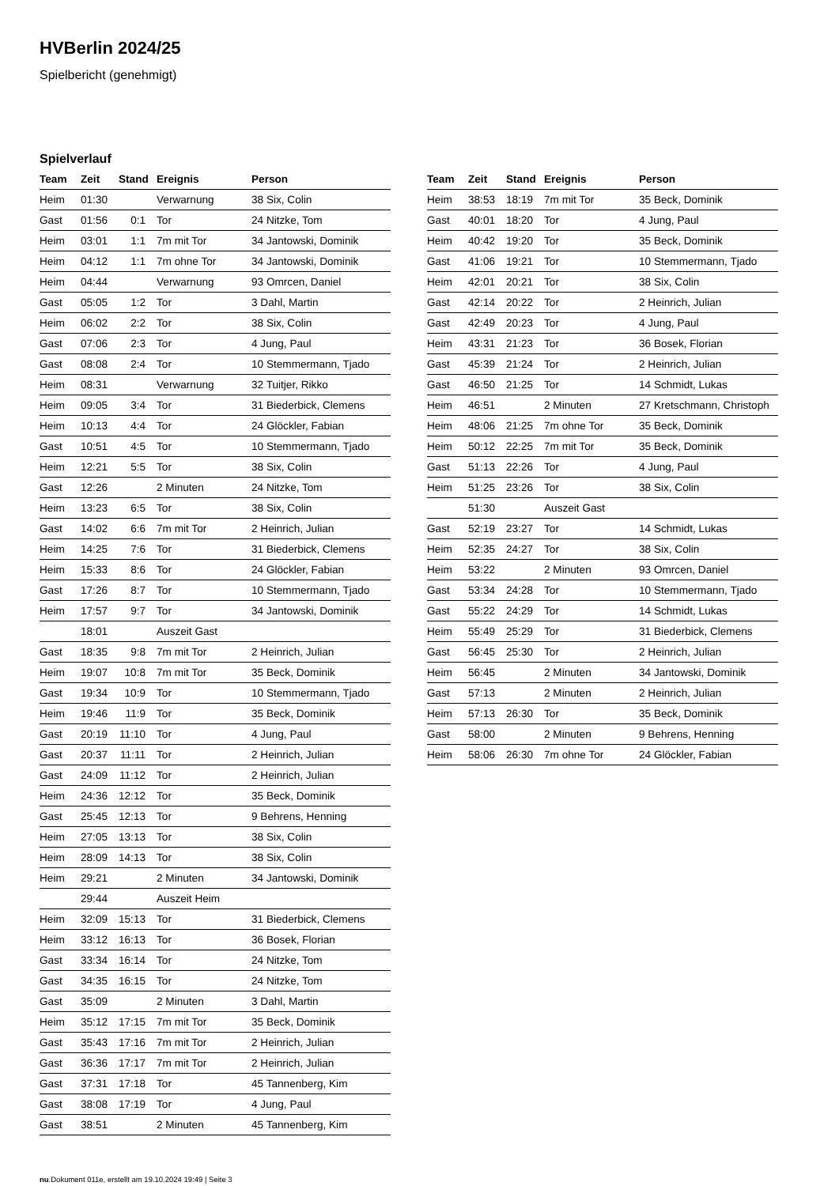HVBerlin 2024/25
Spielbericht (genehmigt)
Spielverlauf
| Team | Zeit | Stand | Ereignis | Person |
| --- | --- | --- | --- | --- |
| Heim | 01:30 | | Verwarnung | 38 Six, Colin |
| Gast | 01:56 | 0:1 | Tor | 24 Nitzke, Tom |
| Heim | 03:01 | 1:1 | 7m mit Tor | 34 Jantowski, Dominik |
| Heim | 04:12 | 1:1 | 7m ohne Tor | 34 Jantowski, Dominik |
| Heim | 04:44 | | Verwarnung | 93 Omrcen, Daniel |
| Gast | 05:05 | 1:2 | Tor | 3 Dahl, Martin |
| Heim | 06:02 | 2:2 | Tor | 38 Six, Colin |
| Gast | 07:06 | 2:3 | Tor | 4 Jung, Paul |
| Gast | 08:08 | 2:4 | Tor | 10 Stemmermann, Tjado |
| Heim | 08:31 | | Verwarnung | 32 Tuitjer, Rikko |
| Heim | 09:05 | 3:4 | Tor | 31 Biederbick, Clemens |
| Heim | 10:13 | 4:4 | Tor | 24 Glöckler, Fabian |
| Gast | 10:51 | 4:5 | Tor | 10 Stemmermann, Tjado |
| Heim | 12:21 | 5:5 | Tor | 38 Six, Colin |
| Gast | 12:26 | | 2 Minuten | 24 Nitzke, Tom |
| Heim | 13:23 | 6:5 | Tor | 38 Six, Colin |
| Gast | 14:02 | 6:6 | 7m mit Tor | 2 Heinrich, Julian |
| Heim | 14:25 | 7:6 | Tor | 31 Biederbick, Clemens |
| Heim | 15:33 | 8:6 | Tor | 24 Glöckler, Fabian |
| Gast | 17:26 | 8:7 | Tor | 10 Stemmermann, Tjado |
| Heim | 17:57 | 9:7 | Tor | 34 Jantowski, Dominik |
| | 18:01 | | Auszeit Gast | |
| Gast | 18:35 | 9:8 | 7m mit Tor | 2 Heinrich, Julian |
| Heim | 19:07 | 10:8 | 7m mit Tor | 35 Beck, Dominik |
| Gast | 19:34 | 10:9 | Tor | 10 Stemmermann, Tjado |
| Heim | 19:46 | 11:9 | Tor | 35 Beck, Dominik |
| Gast | 20:19 | 11:10 | Tor | 4 Jung, Paul |
| Gast | 20:37 | 11:11 | Tor | 2 Heinrich, Julian |
| Gast | 24:09 | 11:12 | Tor | 2 Heinrich, Julian |
| Heim | 24:36 | 12:12 | Tor | 35 Beck, Dominik |
| Gast | 25:45 | 12:13 | Tor | 9 Behrens, Henning |
| Heim | 27:05 | 13:13 | Tor | 38 Six, Colin |
| Heim | 28:09 | 14:13 | Tor | 38 Six, Colin |
| Heim | 29:21 | | 2 Minuten | 34 Jantowski, Dominik |
| | 29:44 | | Auszeit Heim | |
| Heim | 32:09 | 15:13 | Tor | 31 Biederbick, Clemens |
| Heim | 33:12 | 16:13 | Tor | 36 Bosek, Florian |
| Gast | 33:34 | 16:14 | Tor | 24 Nitzke, Tom |
| Gast | 34:35 | 16:15 | Tor | 24 Nitzke, Tom |
| Gast | 35:09 | | 2 Minuten | 3 Dahl, Martin |
| Heim | 35:12 | 17:15 | 7m mit Tor | 35 Beck, Dominik |
| Gast | 35:43 | 17:16 | 7m mit Tor | 2 Heinrich, Julian |
| Gast | 36:36 | 17:17 | 7m mit Tor | 2 Heinrich, Julian |
| Gast | 37:31 | 17:18 | Tor | 45 Tannenberg, Kim |
| Gast | 38:08 | 17:19 | Tor | 4 Jung, Paul |
| Gast | 38:51 | | 2 Minuten | 45 Tannenberg, Kim |
| Team | Zeit | Stand | Ereignis | Person |
| --- | --- | --- | --- | --- |
| Heim | 38:53 | 18:19 | 7m mit Tor | 35 Beck, Dominik |
| Gast | 40:01 | 18:20 | Tor | 4 Jung, Paul |
| Heim | 40:42 | 19:20 | Tor | 35 Beck, Dominik |
| Gast | 41:06 | 19:21 | Tor | 10 Stemmermann, Tjado |
| Heim | 42:01 | 20:21 | Tor | 38 Six, Colin |
| Gast | 42:14 | 20:22 | Tor | 2 Heinrich, Julian |
| Gast | 42:49 | 20:23 | Tor | 4 Jung, Paul |
| Heim | 43:31 | 21:23 | Tor | 36 Bosek, Florian |
| Gast | 45:39 | 21:24 | Tor | 2 Heinrich, Julian |
| Gast | 46:50 | 21:25 | Tor | 14 Schmidt, Lukas |
| Heim | 46:51 | | 2 Minuten | 27 Kretschmann, Christoph |
| Heim | 48:06 | 21:25 | 7m ohne Tor | 35 Beck, Dominik |
| Heim | 50:12 | 22:25 | 7m mit Tor | 35 Beck, Dominik |
| Gast | 51:13 | 22:26 | Tor | 4 Jung, Paul |
| Heim | 51:25 | 23:26 | Tor | 38 Six, Colin |
| | 51:30 | | Auszeit Gast | |
| Gast | 52:19 | 23:27 | Tor | 14 Schmidt, Lukas |
| Heim | 52:35 | 24:27 | Tor | 38 Six, Colin |
| Heim | 53:22 | | 2 Minuten | 93 Omrcen, Daniel |
| Gast | 53:34 | 24:28 | Tor | 10 Stemmermann, Tjado |
| Gast | 55:22 | 24:29 | Tor | 14 Schmidt, Lukas |
| Heim | 55:49 | 25:29 | Tor | 31 Biederbick, Clemens |
| Gast | 56:45 | 25:30 | Tor | 2 Heinrich, Julian |
| Heim | 56:45 | | 2 Minuten | 34 Jantowski, Dominik |
| Gast | 57:13 | | 2 Minuten | 2 Heinrich, Julian |
| Heim | 57:13 | 26:30 | Tor | 35 Beck, Dominik |
| Gast | 58:00 | | 2 Minuten | 9 Behrens, Henning |
| Heim | 58:06 | 26:30 | 7m ohne Tor | 24 Glöckler, Fabian |
nu.Dokument 011e, erstellt am 19.10.2024 19:49 | Seite 3